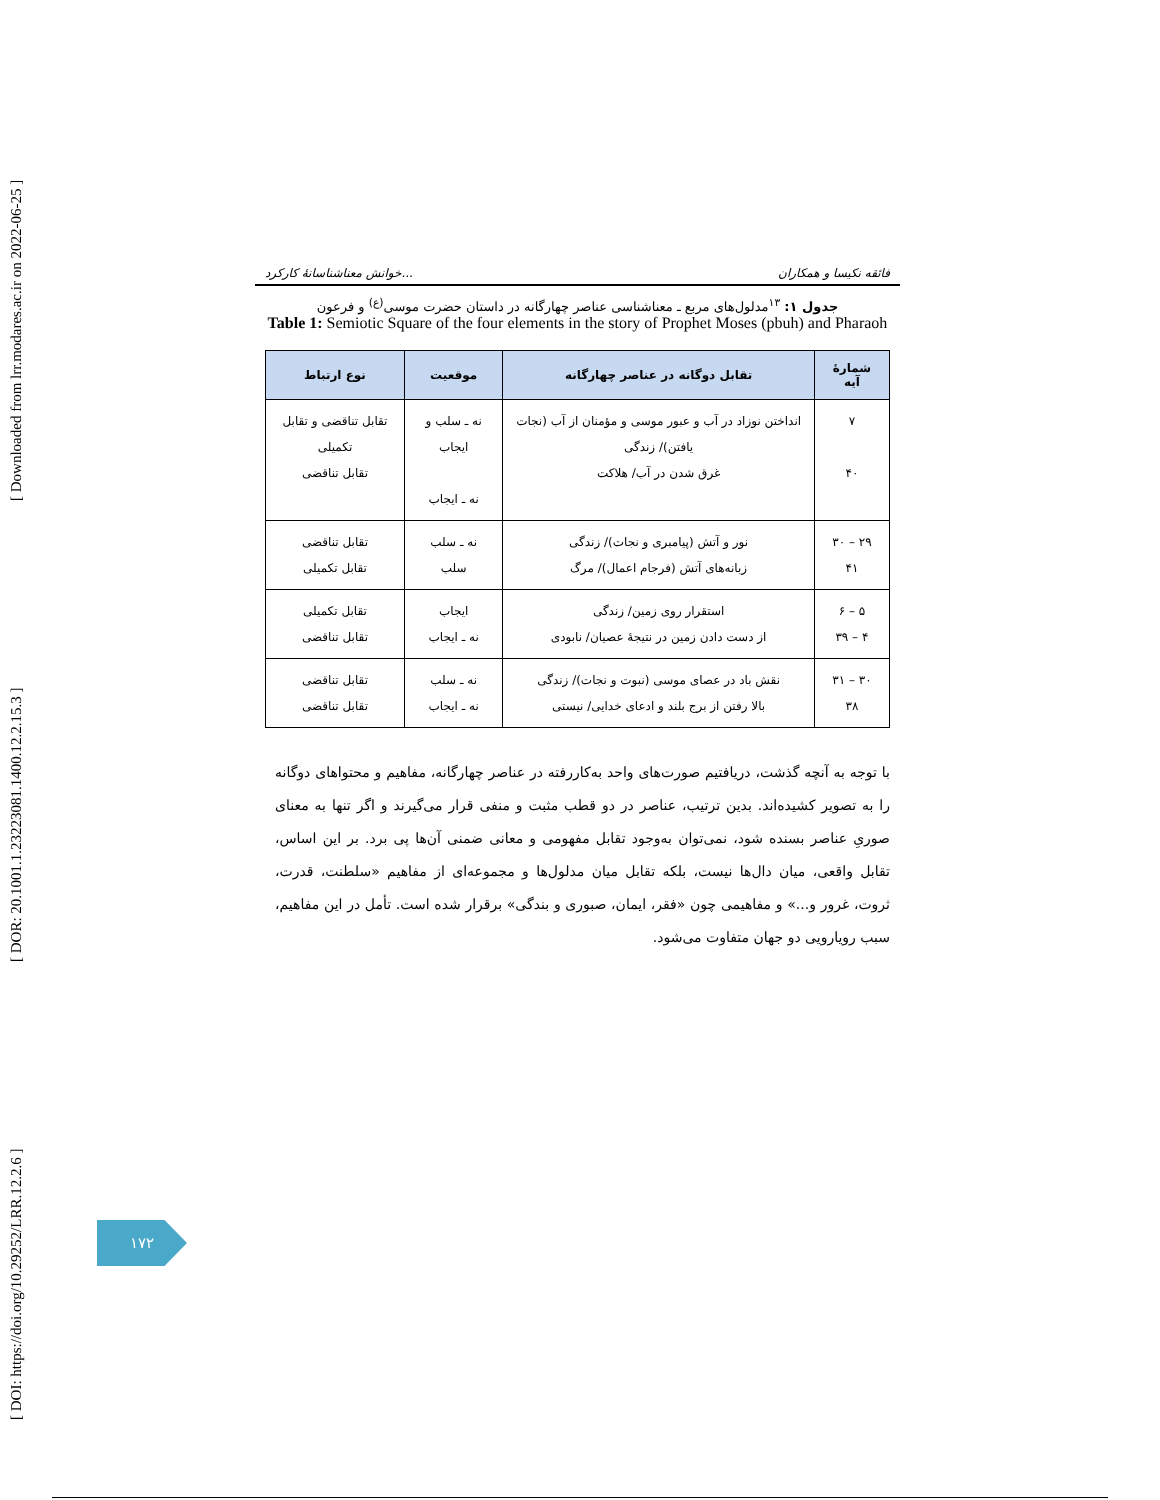[ DOI: https://doi.org/10.29252/LRR.12.2.6 ] [ DOR: 20.1001.1.23223081.1400.12.2.15.3 ] [ Downloaded from lrr.modares.ac.ir on 2022-06-25 ]
خوانش معناشناسانهٔ کارکرد... فائقه نکیسا و همکاران
جدول ۱: <sup>۱۳</sup>مدلول‌های مربع ـ معناشناسی عناصر چهارگانه در داستان حضرت موسی<sup>(ع)</sup> و فرعون
Table 1: Semiotic Square of the four elements in the story of Prophet Moses (pbuh) and Pharaoh
| شمارهٔ آیه | تقابل دوگانه در عناصر چهارگانه | موقعیت | نوع ارتباط |
| --- | --- | --- | --- |
| ۷ ۴۰ | انداختن نوزاد در آب و عبور موسی و مؤمنان از آب (نجات یافتن)/ زندگی غرق شدن در آب/ هلاکت | نه ـ سلب و ایجاب نه ـ ایجاب | تقابل تناقضی و تقابل تکمیلی تقابل تناقضی |
| ۲۹ – ۳۰ ۴۱ | نور و آتش (پیامبری و نجات)/ زندگی زبانه‌های آتش (فرجام اعمال)/ مرگ | نه ـ سلب سلب | تقابل تناقضی تقابل تکمیلی |
| ۵ – ۶ ۴ – ۳۹ | استقرار روی زمین/ زندگی از دست دادن زمین در نتیجهٔ عصیان/ نابودی | ایجاب نه ـ ایجاب | تقابل تکمیلی تقابل تناقضی |
| ۳۰ – ۳۱ ۳۸ | نقش باد در عصای موسی (نبوت و نجات)/ زندگی بالا رفتن از برج بلند و ادعای خدایی/ نیستی | نه ـ سلب نه ـ ایجاب | تقابل تناقضی تقابل تناقضی |
با توجه به آنچه گذشت، دریافتیم صورت‌های واحد به‌کاررفته در عناصر چهارگانه، مفاهیم و محتواهای دوگانه را به تصویر کشیده‌اند. بدین ترتیب، عناصر در دو قطب مثبت و منفی قرار می‌گیرند و اگر تنها به معنای صوریِ عناصر بسنده شود، نمی‌توان به‌وجود تقابل مفهومی و معانی ضمنی آن‌ها پی برد. بر این اساس، تقابل واقعی، میان دال‌ها نیست، بلکه تقابل میان مدلول‌ها و مجموعه‌ای از مفاهیم «سلطنت، قدرت، ثروت، غرور و...» و مفاهیمی چون «فقر، ایمان، صبوری و بندگی» برقرار شده است. تأمل در این مفاهیم، سبب رویارویی دو جهان متفاوت می‌شود.
۱۷۲